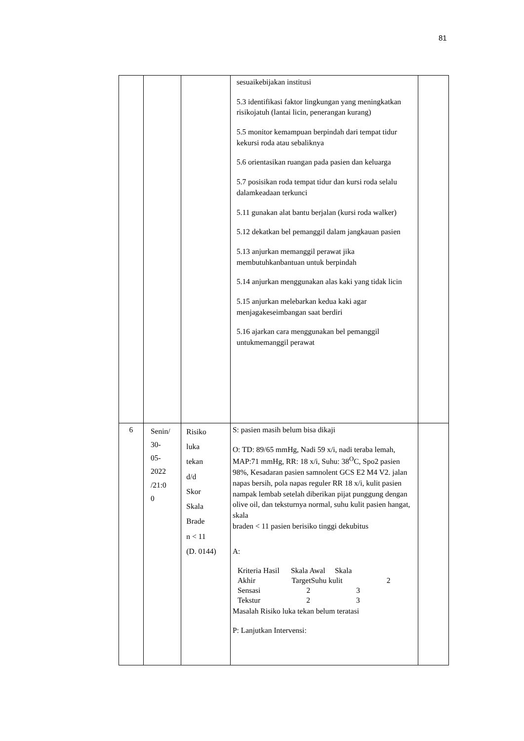81
| | | | sesuaikebijakan institusi 5.3 identifikasi faktor lingkungan yang meningkatkan risikojatuh (lantai licin, penerangan kurang) 5.5 monitor kemampuan berpindah dari tempat tidur kekursi roda atau sebaliknya 5.6 orientasikan ruangan pada pasien dan keluarga 5.7 posisikan roda tempat tidur dan kursi roda selalu dalamkeadaan terkunci 5.11 gunakan alat bantu berjalan (kursi roda walker) 5.12 dekatkan bel pemanggil dalam jangkauan pasien 5.13 anjurkan memanggil perawat jika membutuhkanbantuan untuk berpindah 5.14 anjurkan menggunakan alas kaki yang tidak licin 5.15 anjurkan melebarkan kedua kaki agar menjagakeseimbangan saat berdiri 5.16 ajarkan cara menggunakan bel pemanggil untukmemanggil perawat | |
| 6 | Senin/ 30- 05- 2022 /21:0 0 | Risiko luka tekan d/d Skor Skala Brade n < 11 (D. 0144) | S: pasien masih belum bisa dikaji O: TD: 89/65 mmHg, Nadi 59 x/i, nadi teraba lemah, MAP:71 mmHg, RR: 18 x/i, Suhu: 38<sup>O</sup>C, Spo2 pasien 98%, Kesadaran pasien samnolent GCS E2 M4 V2. jalan napas bersih, pola napas reguler RR 18 x/i, kulit pasien nampak lembab setelah diberikan pijat punggung dengan olive oil, dan teksturnya normal, suhu kulit pasien hangat, skala braden < 11 pasien berisiko tinggi dekubitus A: Kriteria Hasil Skala Awal Skala Akhir TargetSuhu kulit 2 Sensasi 2 3 Tekstur 2 3 Masalah Risiko luka tekan belum teratasi P: Lanjutkan Intervensi: | |